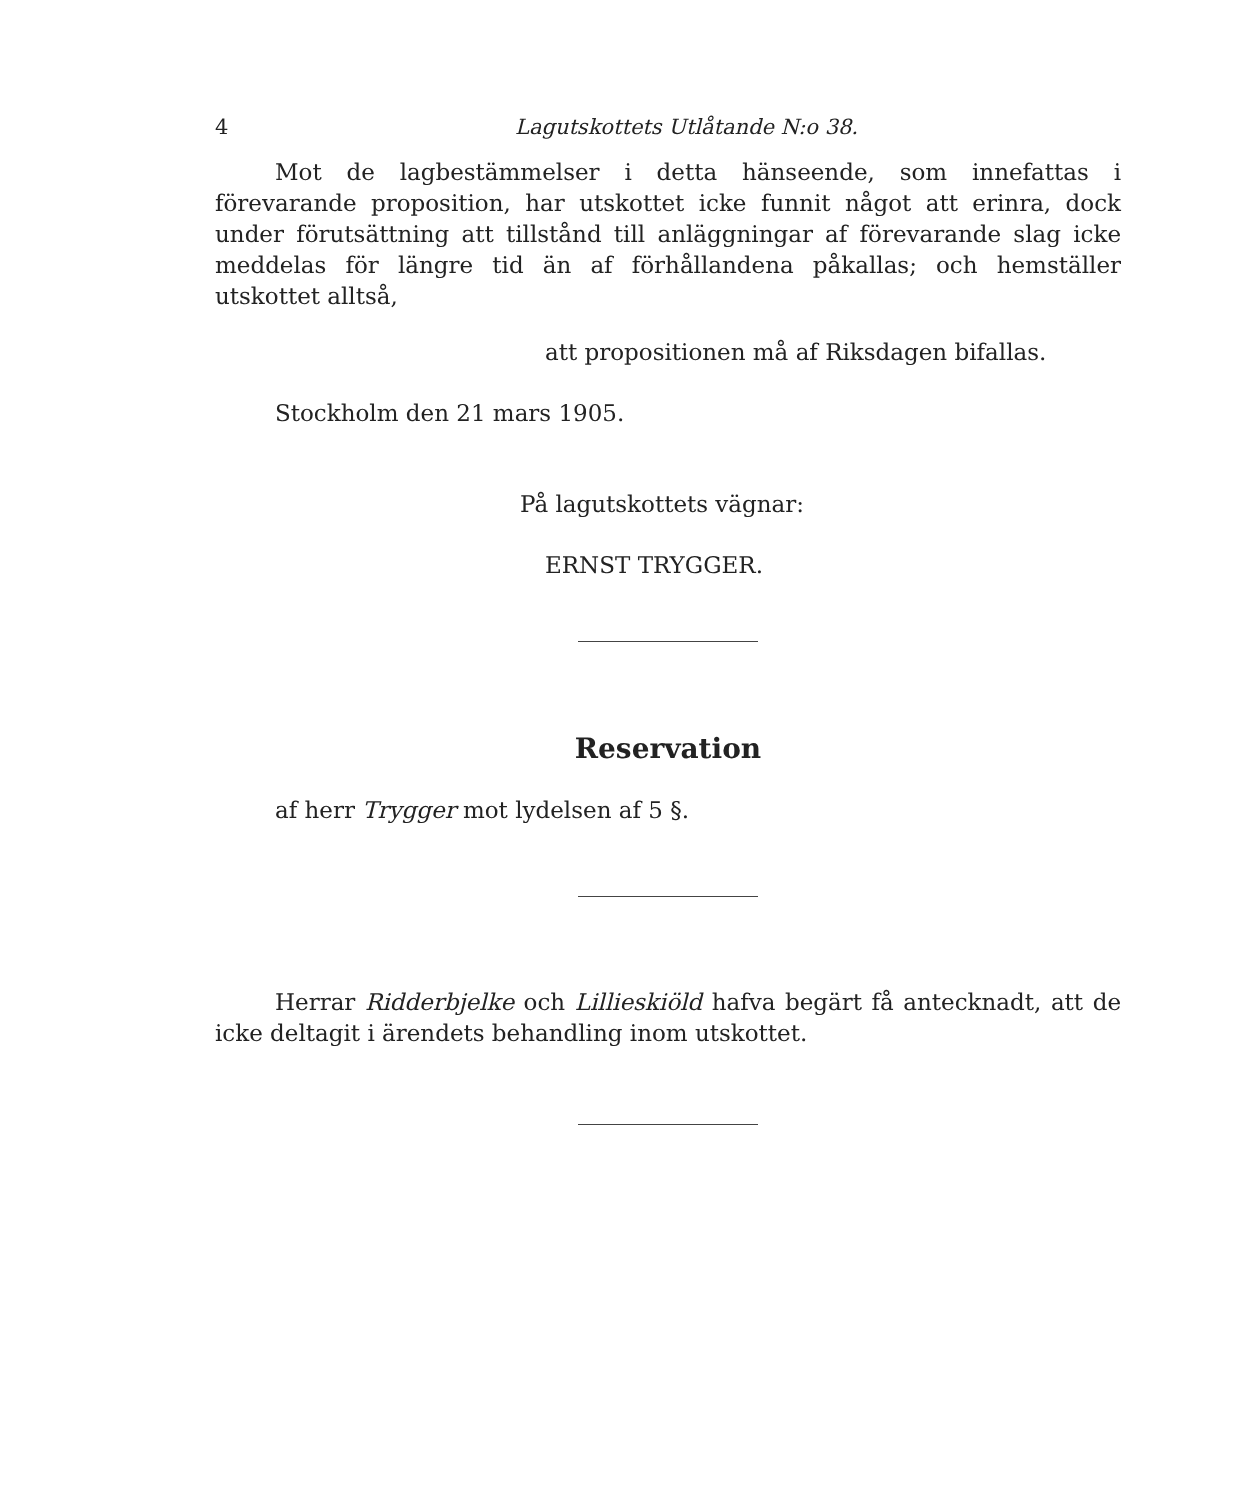4 Lagutskottets Utlåtande N:o 38.
Mot de lagbestämmelser i detta hänseende, som innefattas i förevarande proposition, har utskottet icke funnit något att erinra, dock under förutsättning att tillstånd till anläggningar af förevarande slag icke meddelas för längre tid än af förhållandena påkallas; och hemställer utskottet alltså,
att propositionen må af Riksdagen bifallas.
Stockholm den 21 mars 1905.
På lagutskottets vägnar:
ERNST TRYGGER.
Reservation
af herr Trygger mot lydelsen af 5 §.
Herrar Ridderbjelke och Lillieskiöld hafva begärt få antecknadt, att de icke deltagit i ärendets behandling inom utskottet.